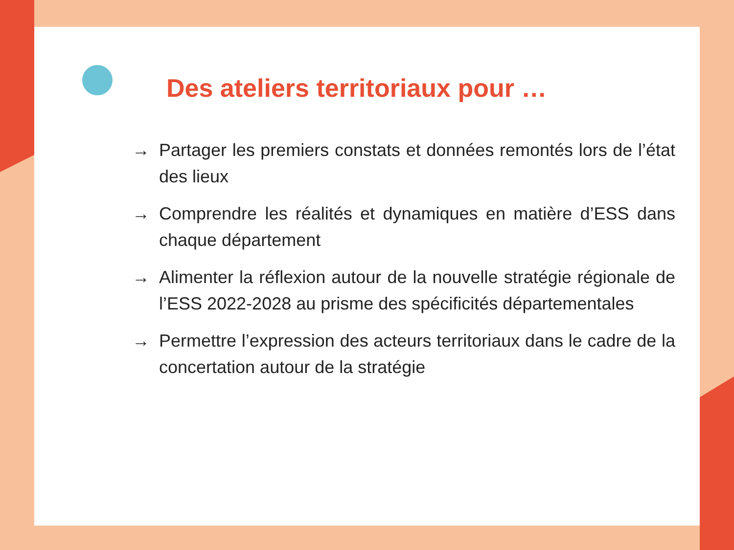Des ateliers territoriaux pour …
→ Partager les premiers constats et données remontés lors de l’état des lieux
→ Comprendre les réalités et dynamiques en matière d’ESS dans chaque département
→ Alimenter la réflexion autour de la nouvelle stratégie régionale de l’ESS 2022-2028 au prisme des spécificités départementales
→ Permettre l’expression des acteurs territoriaux dans le cadre de la concertation autour de la stratégie